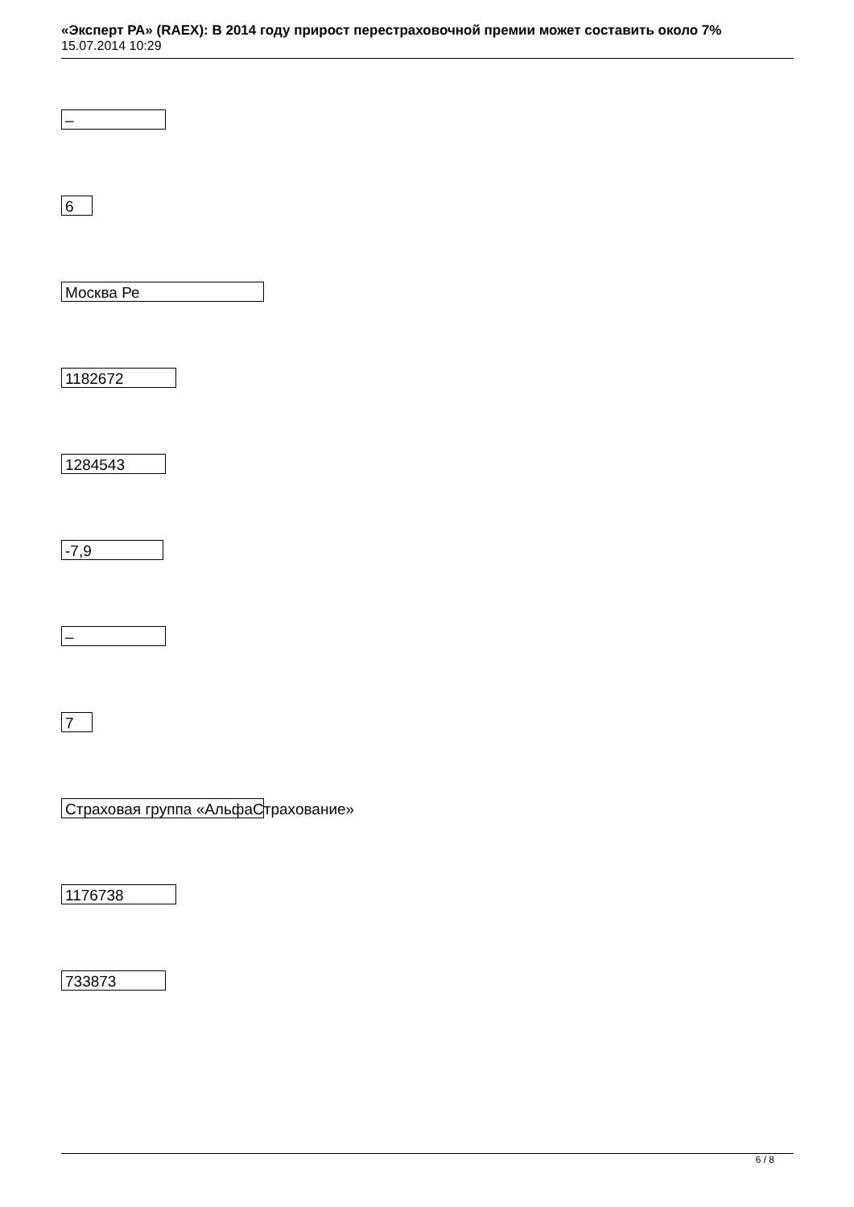«Эксперт РА» (RAEX): В 2014 году прирост перестраховочной премии может составить около 7%
15.07.2014 10:29
–
6
Москва Ре
1182672
1284543
-7,9
–
7
Страховая группа «АльфаСтрахование»
1176738
733873
6 / 8